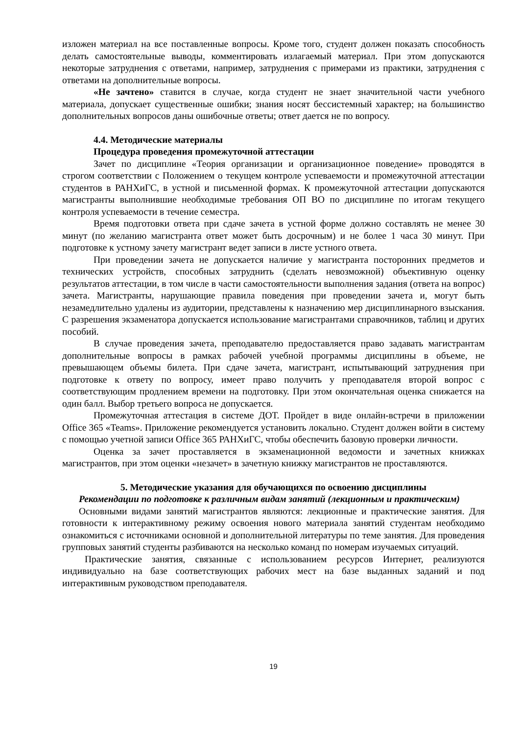изложен материал на все поставленные вопросы. Кроме того, студент должен показать способность делать самостоятельные выводы, комментировать излагаемый материал. При этом допускаются некоторые затруднения с ответами, например, затруднения с примерами из практики, затруднения с ответами на дополнительные вопросы.
«Не зачтено» ставится в случае, когда студент не знает значительной части учебного материала, допускает существенные ошибки; знания носят бессистемный характер; на большинство дополнительных вопросов даны ошибочные ответы; ответ дается не по вопросу.
4.4. Методические материалы
Процедура проведения промежуточной аттестации
Зачет по дисциплине «Теория организации и организационное поведение» проводятся в строгом соответствии с Положением о текущем контроле успеваемости и промежуточной аттестации студентов в РАНХиГС, в устной и письменной формах. К промежуточной аттестации допускаются магистранты выполнившие необходимые требования ОП ВО по дисциплине по итогам текущего контроля успеваемости в течение семестра.
Время подготовки ответа при сдаче зачета в устной форме должно составлять не менее 30 минут (по желанию магистранта ответ может быть досрочным) и не более 1 часа 30 минут. При подготовке к устному зачету магистрант ведет записи в листе устного ответа.
При проведении зачета не допускается наличие у магистранта посторонних предметов и технических устройств, способных затруднить (сделать невозможной) объективную оценку результатов аттестации, в том числе в части самостоятельности выполнения задания (ответа на вопрос) зачета. Магистранты, нарушающие правила поведения при проведении зачета и, могут быть незамедлительно удалены из аудитории, представлены к назначению мер дисциплинарного взыскания. С разрешения экзаменатора допускается использование магистрантами справочников, таблиц и других пособий.
В случае проведения зачета, преподавателю предоставляется право задавать магистрантам дополнительные вопросы в рамках рабочей учебной программы дисциплины в объеме, не превышающем объемы билета. При сдаче зачета, магистрант, испытывающий затруднения при подготовке к ответу по вопросу, имеет право получить у преподавателя второй вопрос с соответствующим продлением времени на подготовку. При этом окончательная оценка снижается на один балл. Выбор третьего вопроса не допускается.
Промежуточная аттестация в системе ДОТ. Пройдет в виде онлайн-встречи в приложении Office 365 «Teams». Приложение рекомендуется установить локально. Студент должен войти в систему с помощью учетной записи Office 365 РАНХиГС, чтобы обеспечить базовую проверки личности.
Оценка за зачет проставляется в экзаменационной ведомости и зачетных книжках магистрантов, при этом оценки «незачет» в зачетную книжку магистрантов не проставляются.
5. Методические указания для обучающихся по освоению дисциплины
Рекомендации по подготовке к различным видам занятий (лекционным и практическим)
Основными видами занятий магистрантов являются: лекционные и практические занятия. Для готовности к интерактивному режиму освоения нового материала занятий студентам необходимо ознакомиться с источниками основной и дополнительной литературы по теме занятия. Для проведения групповых занятий студенты разбиваются на несколько команд по номерам изучаемых ситуаций.
Практические занятия, связанные с использованием ресурсов Интернет, реализуются индивидуально на базе соответствующих рабочих мест на базе выданных заданий и под интерактивным руководством преподавателя.
19